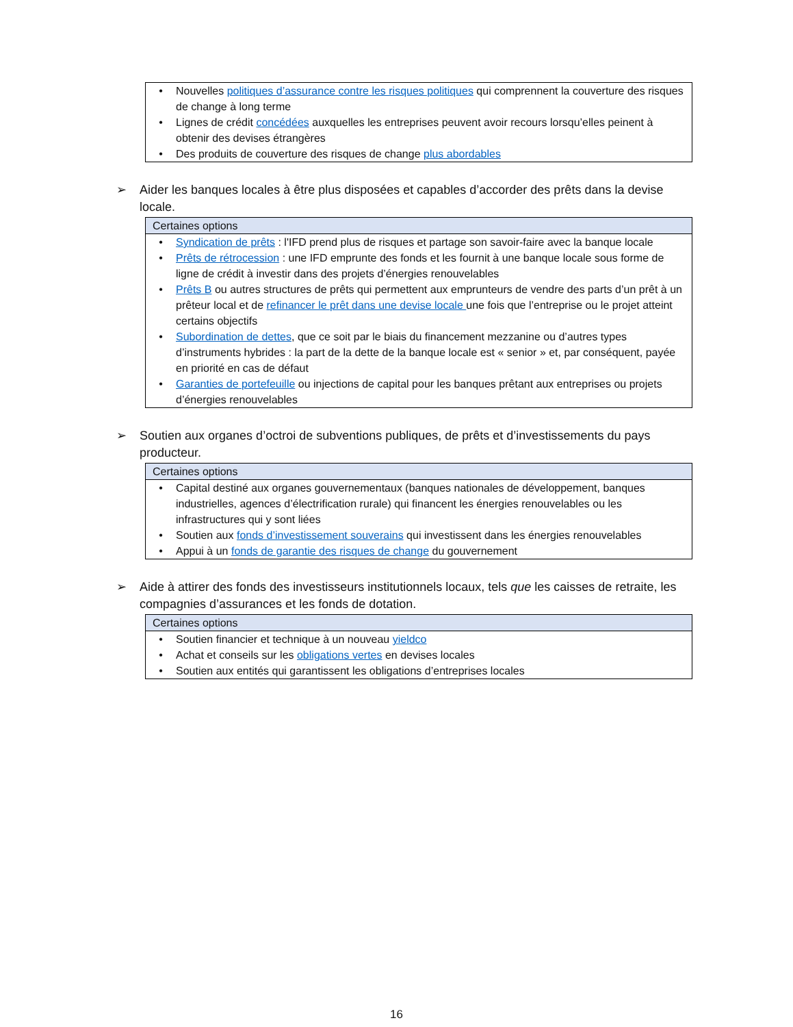| • Nouvelles politiques d’assurance contre les risques politiques qui comprennent la couverture des risques de change à long terme • Lignes de crédit concédées auxquelles les entreprises peuvent avoir recours lorsqu’elles peinent à obtenir des devises étrangères • Des produits de couverture des risques de change plus abordables |
➢ Aider les banques locales à être plus disposées et capables d’accorder des prêts dans la devise locale.
| Certaines options |
| --- |
| • Syndication de prêts : l'IFD prend plus de risques et partage son savoir-faire avec la banque locale • Prêts de rétrocession : une IFD emprunte des fonds et les fournit à une banque locale sous forme de ligne de crédit à investir dans des projets d’énergies renouvelables • Prêts B ou autres structures de prêts qui permettent aux emprunteurs de vendre des parts d’un prêt à un prêteur local et de refinancer le prêt dans une devise locale une fois que l’entreprise ou le projet atteint certains objectifs • Subordination de dettes , que ce soit par le biais du financement mezzanine ou d’autres types d’instruments hybrides : la part de la dette de la banque locale est « senior » et, par conséquent, payée en priorité en cas de défaut • Garanties de portefeuille ou injections de capital pour les banques prêtant aux entreprises ou projets d’énergies renouvelables |
➢ Soutien aux organes d’octroi de subventions publiques, de prêts et d’investissements du pays producteur.
| Certaines options |
| --- |
| • Capital destiné aux organes gouvernementaux (banques nationales de développement, banques industrielles, agences d’électrification rurale) qui financent les énergies renouvelables ou les infrastructures qui y sont liées • Soutien aux fonds d’investissement souverains qui investissent dans les énergies renouvelables • Appui à un fonds de garantie des risques de change du gouvernement |
➢ Aide à attirer des fonds des investisseurs institutionnels locaux, tels que les caisses de retraite, les compagnies d’assurances et les fonds de dotation.
| Certaines options |
| --- |
| • Soutien financier et technique à un nouveau yieldco • Achat et conseils sur les obligations vertes en devises locales • Soutien aux entités qui garantissent les obligations d’entreprises locales |
16